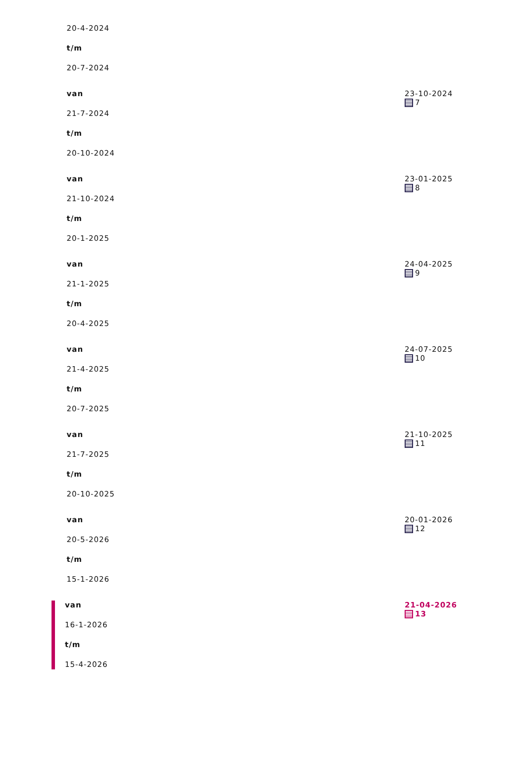| 20-4-2024 t/m 20-7-2024 | |
| van 21-7-2024 t/m 20-10-2024 | 23-10-2024 7 |
| van 21-10-2024 t/m 20-1-2025 | 23-01-2025 8 |
| van 21-1-2025 t/m 20-4-2025 | 24-04-2025 9 |
| van 21-4-2025 t/m 20-7-2025 | 24-07-2025 10 |
| van 21-7-2025 t/m 20-10-2025 | 21-10-2025 11 |
| van 20-5-2026 t/m 15-1-2026 | 20-01-2026 12 |
| van 16-1-2026 t/m 15-4-2026 | 21-04-2026 13 |